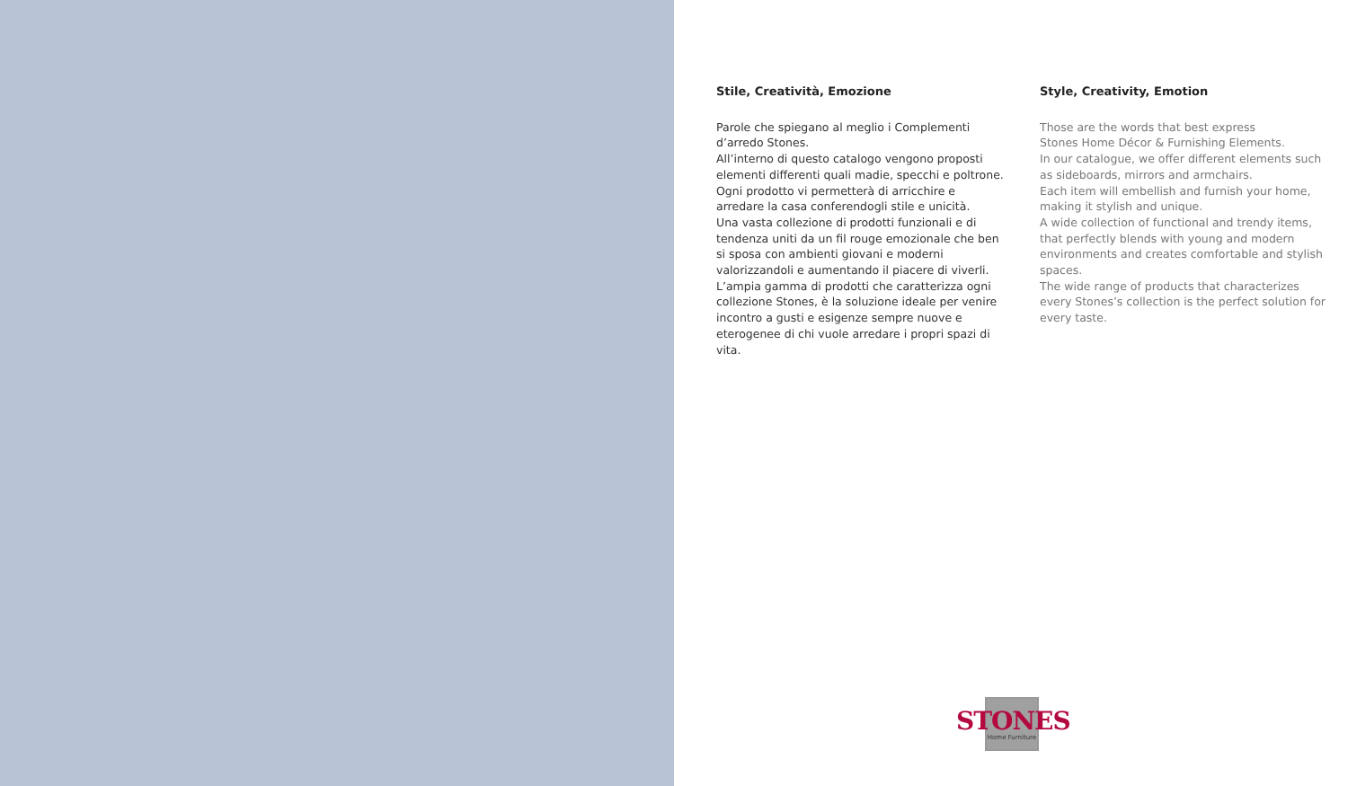Stile, Creatività, Emozione
Parole che spiegano al meglio i Complementi d’arredo Stones.
All’interno di questo catalogo vengono proposti elementi differenti quali madie, specchi e poltrone.
Ogni prodotto vi permetterà di arricchire e arredare la casa conferendogli stile e unicità.
Una vasta collezione di prodotti funzionali e di tendenza uniti da un fil rouge emozionale che ben si sposa con ambienti giovani e moderni valorizzandoli e aumentando il piacere di viverli.
L’ampia gamma di prodotti che caratterizza ogni collezione Stones, è la soluzione ideale per venire incontro a gusti e esigenze sempre nuove e eterogenee di chi vuole arredare i propri spazi di vita.
Style, Creativity, Emotion
Those are the words that best express
Stones Home Décor & Furnishing Elements.
In our catalogue, we offer different elements such as sideboards, mirrors and armchairs.
Each item will embellish and furnish your home, making it stylish and unique.
A wide collection of functional and trendy items, that perfectly blends with young and modern environments and creates comfortable and stylish spaces.
The wide range of products that characterizes every Stones’s collection is the perfect solution for every taste.
STONES
Home Furniture